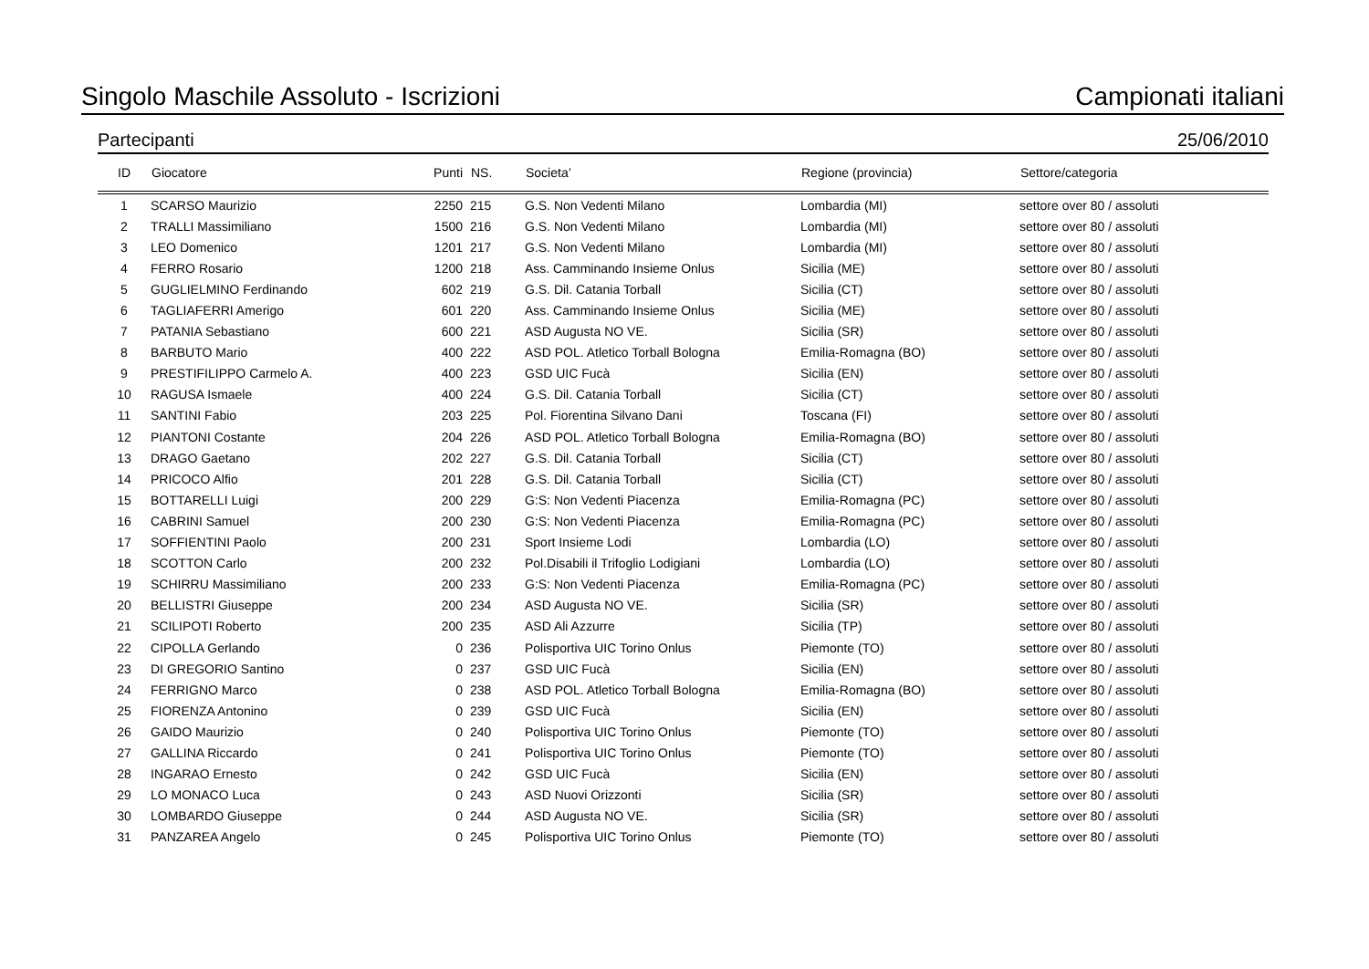Singolo Maschile Assoluto - Iscrizioni Campionati italiani
Partecipanti 25/06/2010
| ID | Giocatore | Punti | NS. | Societa’ | Regione (provincia) | Settore/categoria |
| --- | --- | --- | --- | --- | --- | --- |
| 1 | SCARSO Maurizio | 2250 | 215 | G.S. Non Vedenti Milano | Lombardia (MI) | settore over 80 / assoluti |
| 2 | TRALLI Massimiliano | 1500 | 216 | G.S. Non Vedenti Milano | Lombardia (MI) | settore over 80 / assoluti |
| 3 | LEO Domenico | 1201 | 217 | G.S. Non Vedenti Milano | Lombardia (MI) | settore over 80 / assoluti |
| 4 | FERRO Rosario | 1200 | 218 | Ass. Camminando Insieme Onlus | Sicilia (ME) | settore over 80 / assoluti |
| 5 | GUGLIELMINO Ferdinando | 602 | 219 | G.S. Dil. Catania Torball | Sicilia (CT) | settore over 80 / assoluti |
| 6 | TAGLIAFERRI Amerigo | 601 | 220 | Ass. Camminando Insieme Onlus | Sicilia (ME) | settore over 80 / assoluti |
| 7 | PATANIA Sebastiano | 600 | 221 | ASD Augusta NO VE. | Sicilia (SR) | settore over 80 / assoluti |
| 8 | BARBUTO Mario | 400 | 222 | ASD POL. Atletico Torball Bologna | Emilia-Romagna (BO) | settore over 80 / assoluti |
| 9 | PRESTIFILIPPO Carmelo A. | 400 | 223 | GSD UIC Fucà | Sicilia (EN) | settore over 80 / assoluti |
| 10 | RAGUSA Ismaele | 400 | 224 | G.S. Dil. Catania Torball | Sicilia (CT) | settore over 80 / assoluti |
| 11 | SANTINI Fabio | 203 | 225 | Pol. Fiorentina Silvano Dani | Toscana (FI) | settore over 80 / assoluti |
| 12 | PIANTONI Costante | 204 | 226 | ASD POL. Atletico Torball Bologna | Emilia-Romagna (BO) | settore over 80 / assoluti |
| 13 | DRAGO Gaetano | 202 | 227 | G.S. Dil. Catania Torball | Sicilia (CT) | settore over 80 / assoluti |
| 14 | PRICOCO Alfio | 201 | 228 | G.S. Dil. Catania Torball | Sicilia (CT) | settore over 80 / assoluti |
| 15 | BOTTARELLI Luigi | 200 | 229 | G:S: Non Vedenti Piacenza | Emilia-Romagna (PC) | settore over 80 / assoluti |
| 16 | CABRINI Samuel | 200 | 230 | G:S: Non Vedenti Piacenza | Emilia-Romagna (PC) | settore over 80 / assoluti |
| 17 | SOFFIENTINI Paolo | 200 | 231 | Sport Insieme Lodi | Lombardia (LO) | settore over 80 / assoluti |
| 18 | SCOTTON Carlo | 200 | 232 | Pol.Disabili il Trifoglio Lodigiani | Lombardia (LO) | settore over 80 / assoluti |
| 19 | SCHIRRU Massimiliano | 200 | 233 | G:S: Non Vedenti Piacenza | Emilia-Romagna (PC) | settore over 80 / assoluti |
| 20 | BELLISTRI Giuseppe | 200 | 234 | ASD Augusta NO VE. | Sicilia (SR) | settore over 80 / assoluti |
| 21 | SCILIPOTI Roberto | 200 | 235 | ASD Ali Azzurre | Sicilia (TP) | settore over 80 / assoluti |
| 22 | CIPOLLA Gerlando | 0 | 236 | Polisportiva UIC Torino Onlus | Piemonte (TO) | settore over 80 / assoluti |
| 23 | DI GREGORIO Santino | 0 | 237 | GSD UIC Fucà | Sicilia (EN) | settore over 80 / assoluti |
| 24 | FERRIGNO Marco | 0 | 238 | ASD POL. Atletico Torball Bologna | Emilia-Romagna (BO) | settore over 80 / assoluti |
| 25 | FIORENZA Antonino | 0 | 239 | GSD UIC Fucà | Sicilia (EN) | settore over 80 / assoluti |
| 26 | GAIDO Maurizio | 0 | 240 | Polisportiva UIC Torino Onlus | Piemonte (TO) | settore over 80 / assoluti |
| 27 | GALLINA Riccardo | 0 | 241 | Polisportiva UIC Torino Onlus | Piemonte (TO) | settore over 80 / assoluti |
| 28 | INGARAO Ernesto | 0 | 242 | GSD UIC Fucà | Sicilia (EN) | settore over 80 / assoluti |
| 29 | LO MONACO Luca | 0 | 243 | ASD Nuovi Orizzonti | Sicilia (SR) | settore over 80 / assoluti |
| 30 | LOMBARDO Giuseppe | 0 | 244 | ASD Augusta NO VE. | Sicilia (SR) | settore over 80 / assoluti |
| 31 | PANZAREA Angelo | 0 | 245 | Polisportiva UIC Torino Onlus | Piemonte (TO) | settore over 80 / assoluti |